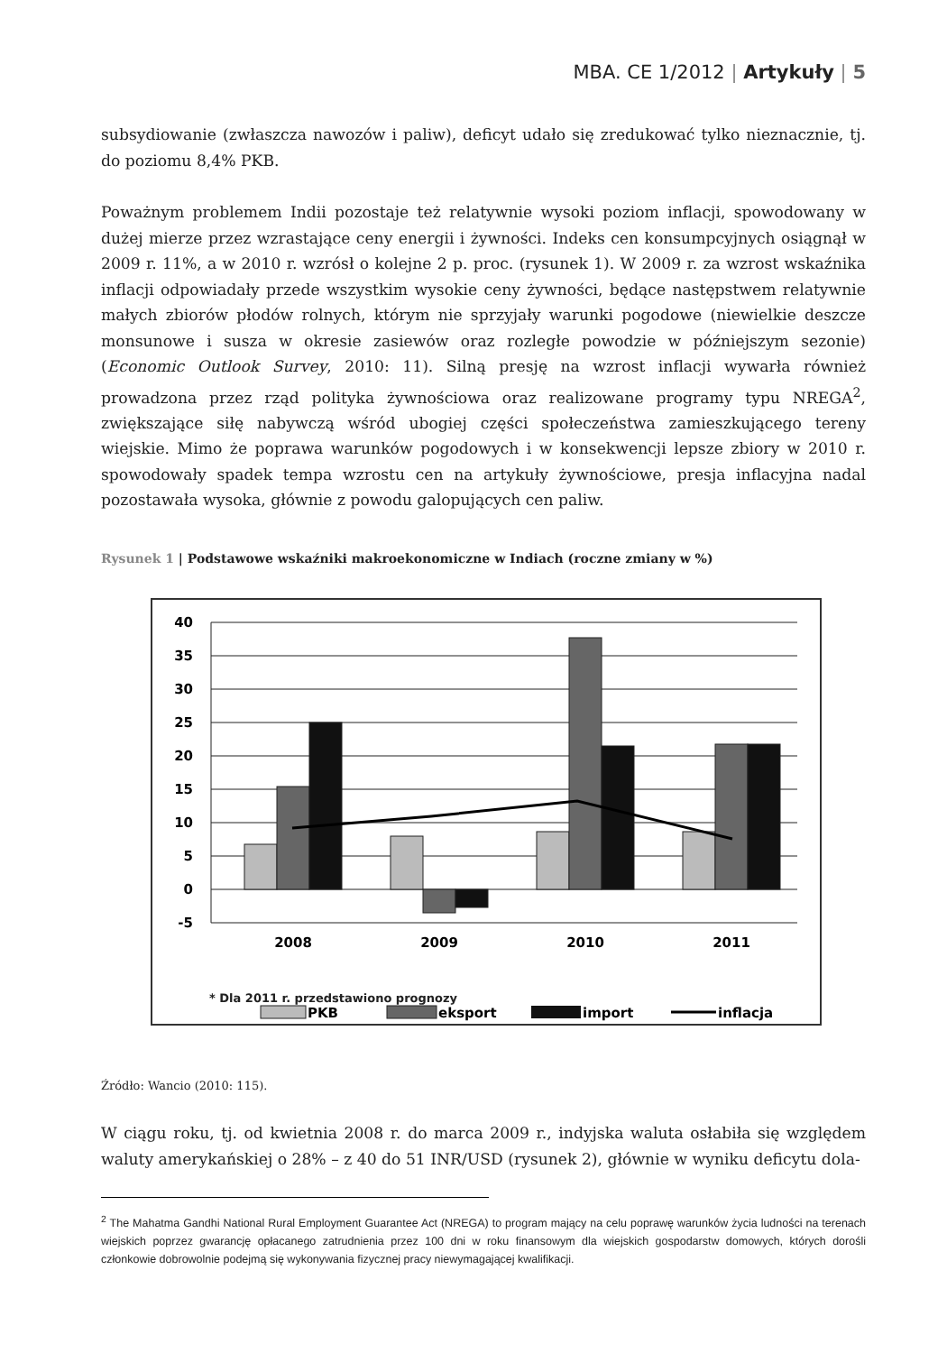MBA. CE 1/2012 | Artykuły | 5
subsydiowanie (zwłaszcza nawozów i paliw), deficyt udało się zredukować tylko nieznacznie, tj. do poziomu 8,4% PKB.
Poważnym problemem Indii pozostaje też relatywnie wysoki poziom inflacji, spowodowany w dużej mierze przez wzrastające ceny energii i żywności. Indeks cen konsumpcyjnych osiągnął w 2009 r. 11%, a w 2010 r. wzrósł o kolejne 2 p. proc. (rysunek 1). W 2009 r. za wzrost wskaźnika inflacji odpowiadały przede wszystkim wysokie ceny żywności, będące następstwem relatywnie małych zbiorów płodów rolnych, którym nie sprzyjały warunki pogodowe (niewielkie deszcze monsunowe i susza w okresie zasiewów oraz rozległe powodzie w późniejszym sezonie) (Economic Outlook Survey, 2010: 11). Silną presję na wzrost inflacji wywarła również prowadzona przez rząd polityka żywnościowa oraz realizowane programy typu NREGA<sup>2</sup>, zwiększające siłę nabywczą wśród ubogiej części społeczeństwa zamieszkującego tereny wiejskie. Mimo że poprawa warunków pogodowych i w konsekwencji lepsze zbiory w 2010 r. spowodowały spadek tempa wzrostu cen na artykuły żywnościowe, presja inflacyjna nadal pozostawała wysoka, głównie z powodu galopujących cen paliw.
Rysunek 1 | Podstawowe wskaźniki makroekonomiczne w Indiach (roczne zmiany w %)
40
35
30
25
20
15
10
5
0
-5
2008
2009
2010
2011
PKB
eksport
import
inflacja
* Dla 2011 r. przedstawiono prognozy
Źródło: Wancio (2010: 115).
W ciągu roku, tj. od kwietnia 2008 r. do marca 2009 r., indyjska waluta osłabiła się względem waluty amerykańskiej o 28% – z 40 do 51 INR/USD (rysunek 2), głównie w wyniku deficytu dola-
<sup>2</sup> The Mahatma Gandhi National Rural Employment Guarantee Act (NREGA) to program mający na celu poprawę warunków życia ludności na terenach wiejskich poprzez gwarancję opłacanego zatrudnienia przez 100 dni w roku finansowym dla wiejskich gospodarstw domowych, których dorośli członkowie dobrowolnie podejmą się wykonywania fizycznej pracy niewymagającej kwalifikacji.